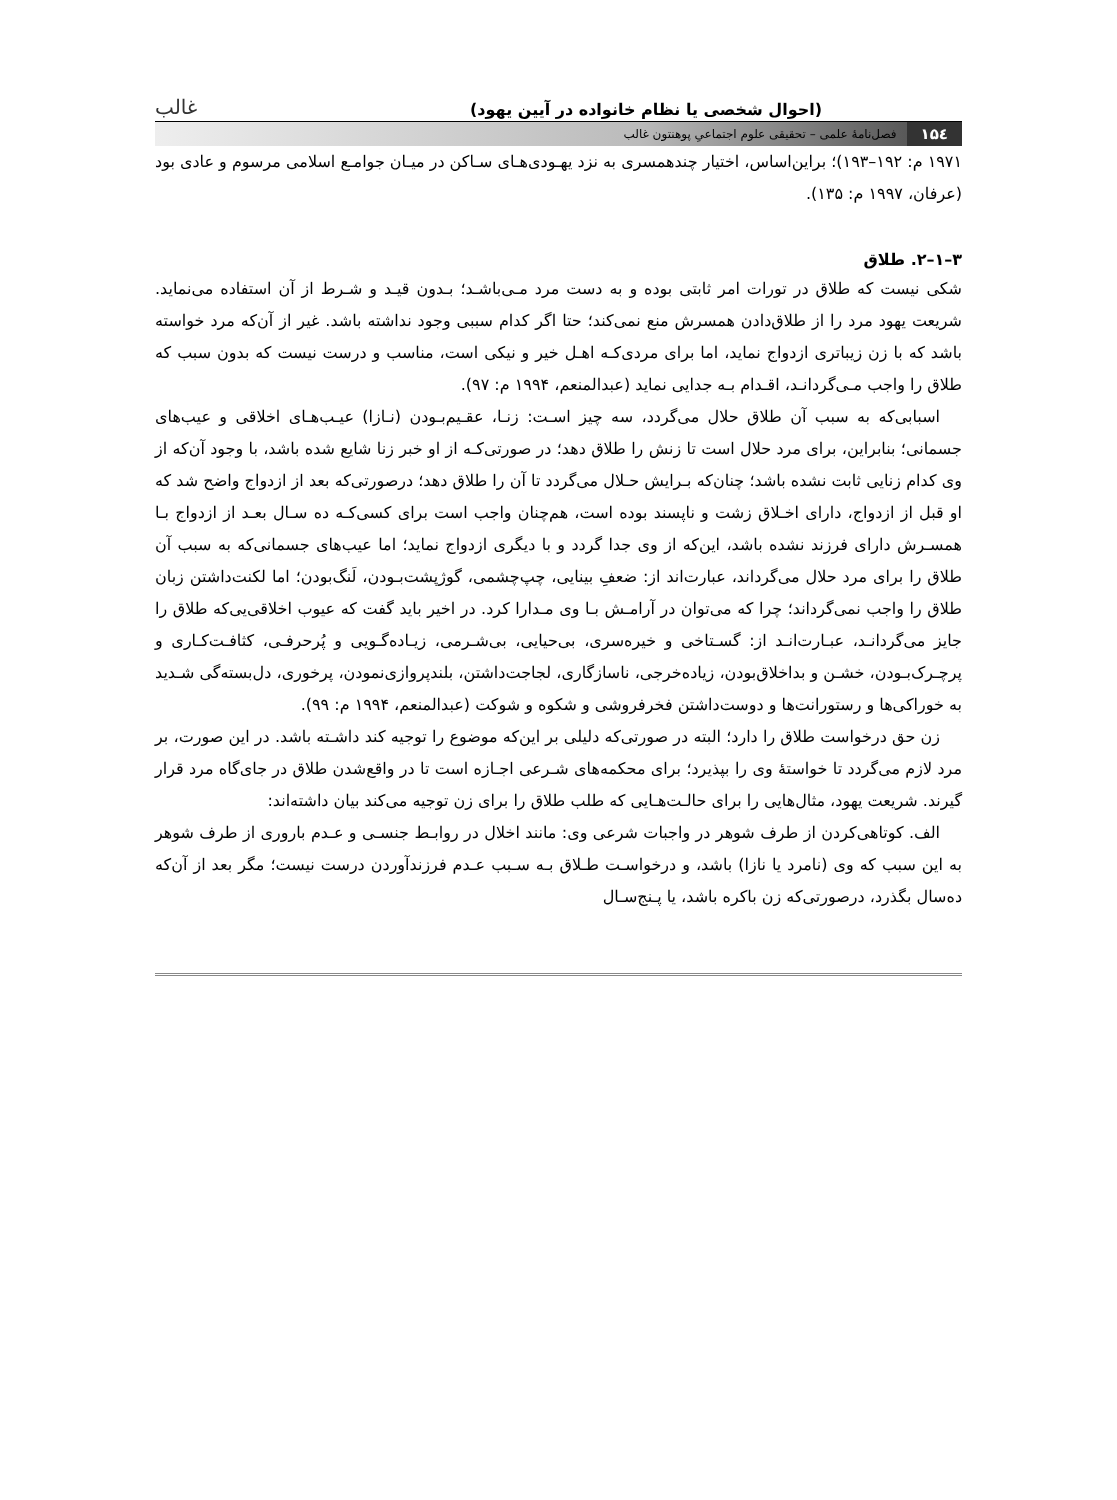(احوال شخصی یا نظام خانواده در آیین یهود) غالب
۱۵٤ فصل‌نامهٔ علمی – تحقیقی علوم اجتماعیِ پوهنتون غالب
۱۹۷۱ م: ۱۹۲–۱۹۳)؛ براین‌اساس، اختیار چندهمسری به نزد یهـودی‌هـای سـاکن در میـان جوامـع اسلامی مرسوم و عادی بود (عرفان، ۱۹۹۷ م: ۱۳۵).
۳–۱–۲. طلاق
شکی نیست که طلاق در تورات امر ثابتی بوده و به دست مرد مـی‌باشـد؛ بـدون قیـد و شـرط از آن استفاده می‌نماید. شریعت یهود مرد را از طلاق‌دادن همسرش منع نمی‌کند؛ حتا اگر کدام سببی وجود نداشته باشد. غیر از آن‌که مرد خواسته باشد که با زن زیباتری ازدواج نماید، اما برای مردی‌کـه اهـل خیر و نیکی است، مناسب و درست نیست که بدون سبب که طلاق را واجب مـی‌گردانـد، اقـدام بـه جدایی نماید (عبدالمنعم، ۱۹۹۴ م: ۹۷).
اسبابی‌که به سبب آن طلاق حلال می‌گردد، سه چیز اسـت: زنـا، عقـیم‌بـودن (نـازا) عیـب‌هـای اخلاقی و عیب‌های جسمانی؛ بنابراین، برای مرد حلال است تا زنش را طلاق دهد؛ در صورتی‌کـه از او خبر زنا شایع شده باشد، با وجود آن‌که از وی کدام زنایی ثابت نشده باشد؛ چنان‌که بـرایش حـلال می‌گردد تا آن را طلاق دهد؛ درصورتی‌که بعد از ازدواج واضح شد که او قبل از ازدواج، دارای اخـلاق زشت و ناپسند بوده است، هم‌چنان واجب است برای کسی‌کـه ده سـال بعـد از ازدواج بـا همسـرش دارای فرزند نشده باشد، این‌که از وی جدا گردد و با دیگری ازدواج نماید؛ اما عیب‌های جسمانی‌که به سبب آن طلاق را برای مرد حلال می‌گرداند، عبارت‌اند از: ضعفِ بینایی، چپ‌چشمی، گوژپشت‌بـودن، لَنگ‌بودن؛ اما لکنت‌داشتن زبان طلاق را واجب نمی‌گرداند؛ چرا که می‌توان در آرامـش بـا وی مـدارا کرد. در اخیر باید گفت که عیوب اخلاقی‌یی‌که طلاق را جایز می‌گردانـد، عبـارت‌انـد از: گسـتاخی و خیره‌سری، بی‌حیایی، بی‌شـرمی، زیـاده‌گـویی و پُرحرفـی، کثافـت‌کـاری و پرچـرک‌بـودن، خشـن و بداخلاق‌بودن، زیاده‌خرجی، ناسازگاری، لجاجت‌داشتن، بلندپروازی‌نمودن، پرخوری، دل‌بسته‌گی شـدید به خوراکی‌ها و رستورانت‌ها و دوست‌داشتن فخرفروشی و شکوه و شوکت (عبدالمنعم، ۱۹۹۴ م: ۹۹).
زن حق درخواست طلاق را دارد؛ البته در صورتی‌که دلیلی بر این‌که موضوع را توجیه کند داشـته باشد. در این صورت، بر مرد لازم می‌گردد تا خواستهٔ وی را بپذیرد؛ برای محکمه‌های شـرعی اجـازه است تا در واقع‌شدن طلاق در جای‌گاه مرد قرار گیرند. شریعت یهود، مثال‌هایی را برای حالـت‌هـایی که طلب طلاق را برای زن توجیه می‌کند بیان داشته‌اند:
الف. کوتاهی‌کردن از طرف شوهر در واجبات شرعی وی: مانند اخلال در روابـط جنسـی و عـدم باروری از طرف شوهر به این سبب که وی (نامرد یا نازا) باشد، و درخواسـت طـلاق بـه سـبب عـدم فرزندآوردن درست نیست؛ مگر بعد از آن‌که ده‌سال بگذرد، درصورتی‌که زن باکره باشد، یا پـنج‌سـال